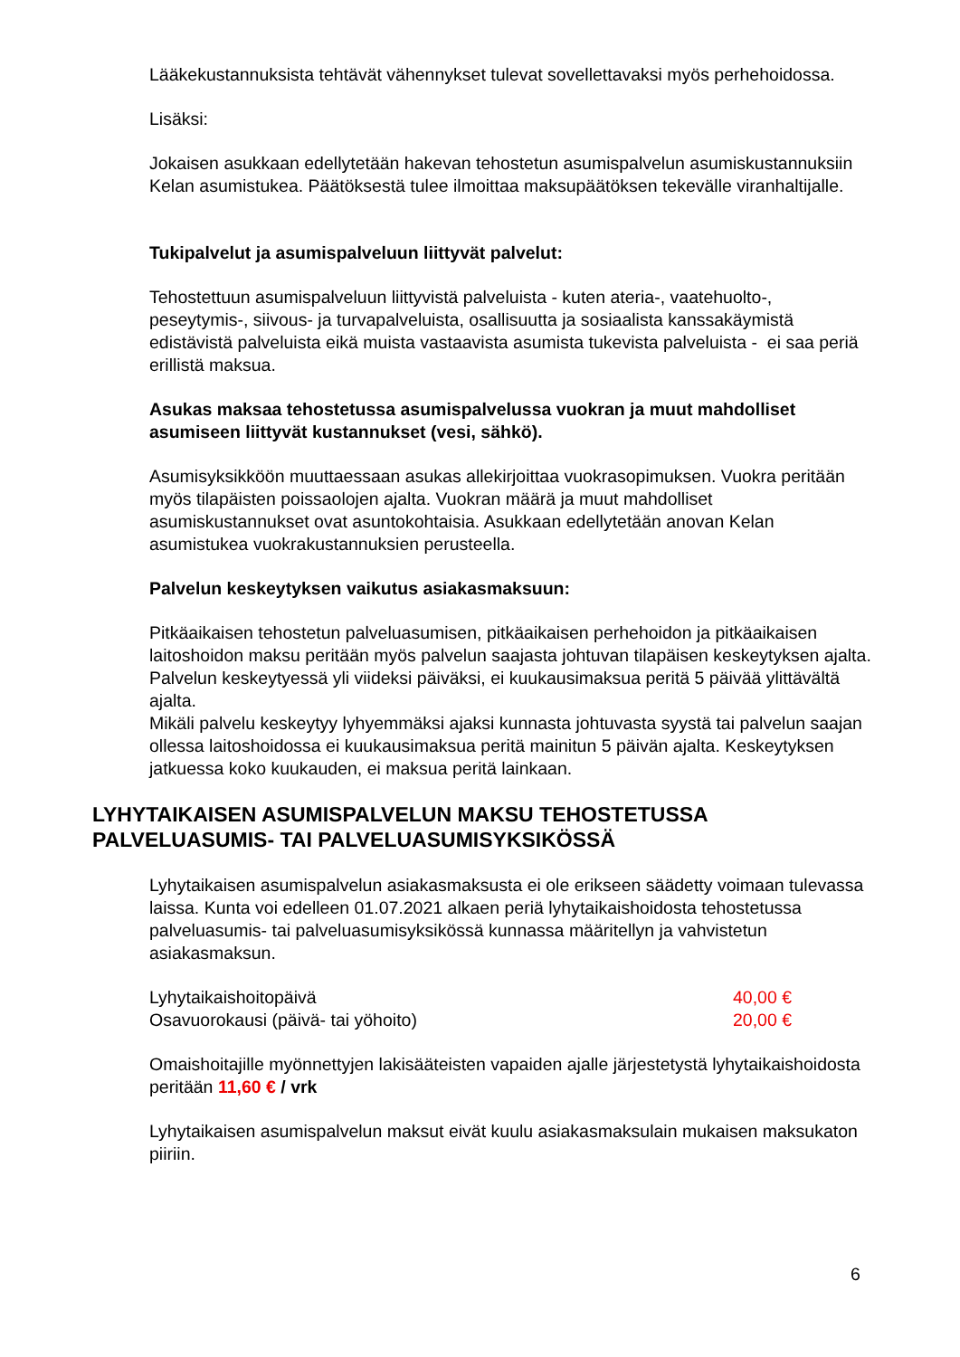Lääkekustannuksista tehtävät vähennykset tulevat sovellettavaksi myös perhehoidossa.
Lisäksi:
Jokaisen asukkaan edellytetään hakevan tehostetun asumispalvelun asumiskustannuksiin Kelan asumistukea. Päätöksestä tulee ilmoittaa maksupäätöksen tekevälle viranhaltijalle.
Tukipalvelut ja asumispalveluun liittyvät palvelut:
Tehostettuun asumispalveluun liittyvistä palveluista - kuten ateria-, vaatehuolto-, peseytymis-, siivous- ja turvapalveluista, osallisuutta ja sosiaalista kanssakäymistä edistävistä palveluista eikä muista vastaavista asumista tukevista palveluista - ei saa periä erillistä maksua.
Asukas maksaa tehostetussa asumispalvelussa vuokran ja muut mahdolliset asumiseen liittyvät kustannukset (vesi, sähkö).
Asumisyksikköön muuttaessaan asukas allekirjoittaa vuokrasopimuksen. Vuokra peritään myös tilapäisten poissaolojen ajalta. Vuokran määrä ja muut mahdolliset asumiskustannukset ovat asuntokohtaisia. Asukkaan edellytetään anovan Kelan asumistukea vuokrakustannuksien perusteella.
Palvelun keskeytyksen vaikutus asiakasmaksuun:
Pitkäaikaisen tehostetun palveluasumisen, pitkäaikaisen perhehoidon ja pitkäaikaisen laitoshoidon maksu peritään myös palvelun saajasta johtuvan tilapäisen keskeytyksen ajalta.
Palvelun keskeytyessä yli viideksi päiväksi, ei kuukausimaksua peritä 5 päivää ylittävältä ajalta.
Mikäli palvelu keskeytyy lyhyemmäksi ajaksi kunnasta johtuvasta syystä tai palvelun saajan ollessa laitoshoidossa ei kuukausimaksua peritä mainitun 5 päivän ajalta. Keskeytyksen jatkuessa koko kuukauden, ei maksua peritä lainkaan.
LYHYTAIKAISEN ASUMISPALVELUN MAKSU TEHOSTETUSSA PALVELUASUMIS- TAI PALVELUASUMISYKSIKÖSSÄ
Lyhytaikaisen asumispalvelun asiakasmaksusta ei ole erikseen säädetty voimaan tulevassa laissa. Kunta voi edelleen 01.07.2021 alkaen periä lyhytaikaishoidosta tehostetussa palveluasumis- tai palveluasumisyksikössä kunnassa määritellyn ja vahvistetun asiakasmaksun.
Lyhytaikaishoitopäivä 40,00 €
Osavuorokausi (päivä- tai yöhoito) 20,00 €
Omaishoitajille myönnettyjen lakisääteisten vapaiden ajalle järjestetystä lyhytaikaishoidosta peritään 11,60 € / vrk
Lyhytaikaisen asumispalvelun maksut eivät kuulu asiakasmaksulain mukaisen maksukaton piiriin.
6